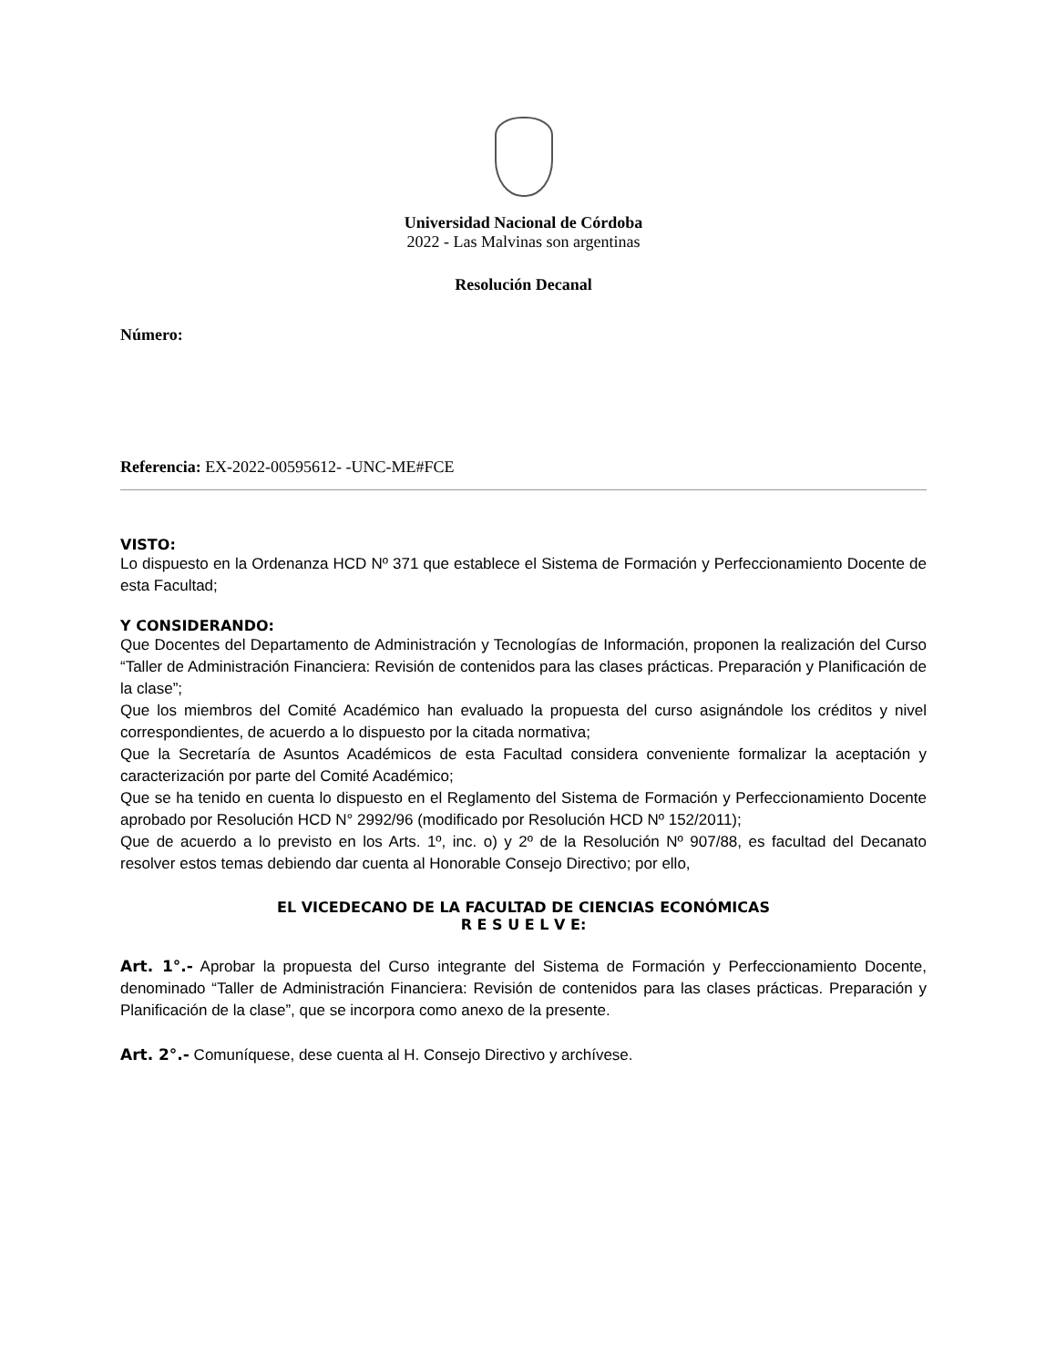Universidad Nacional de Córdoba
2022 - Las Malvinas son argentinas
Resolución Decanal
Número:
Referencia: EX-2022-00595612- -UNC-ME#FCE
VISTO:
Lo dispuesto en la Ordenanza HCD Nº 371 que establece el Sistema de Formación y Perfeccionamiento Docente de esta Facultad;
Y CONSIDERANDO:
Que Docentes del Departamento de Administración y Tecnologías de Información, proponen la realización del Curso “Taller de Administración Financiera: Revisión de contenidos para las clases prácticas. Preparación y Planificación de la clase”;
Que los miembros del Comité Académico han evaluado la propuesta del curso asignándole los créditos y nivel correspondientes, de acuerdo a lo dispuesto por la citada normativa;
Que la Secretaría de Asuntos Académicos de esta Facultad considera conveniente formalizar la aceptación y caracterización por parte del Comité Académico;
Que se ha tenido en cuenta lo dispuesto en el Reglamento del Sistema de Formación y Perfeccionamiento Docente aprobado por Resolución HCD N° 2992/96 (modificado por Resolución HCD Nº 152/2011);
Que de acuerdo a lo previsto en los Arts. 1º, inc. o) y 2º de la Resolución Nº 907/88, es facultad del Decanato resolver estos temas debiendo dar cuenta al Honorable Consejo Directivo; por ello,
EL VICEDECANO DE LA FACULTAD DE CIENCIAS ECONÓMICAS
R E S U E L V E:
Art. 1°.- Aprobar la propuesta del Curso integrante del Sistema de Formación y Perfeccionamiento Docente, denominado “Taller de Administración Financiera: Revisión de contenidos para las clases prácticas. Preparación y Planificación de la clase”, que se incorpora como anexo de la presente.
Art. 2°.- Comuníquese, dese cuenta al H. Consejo Directivo y archívese.